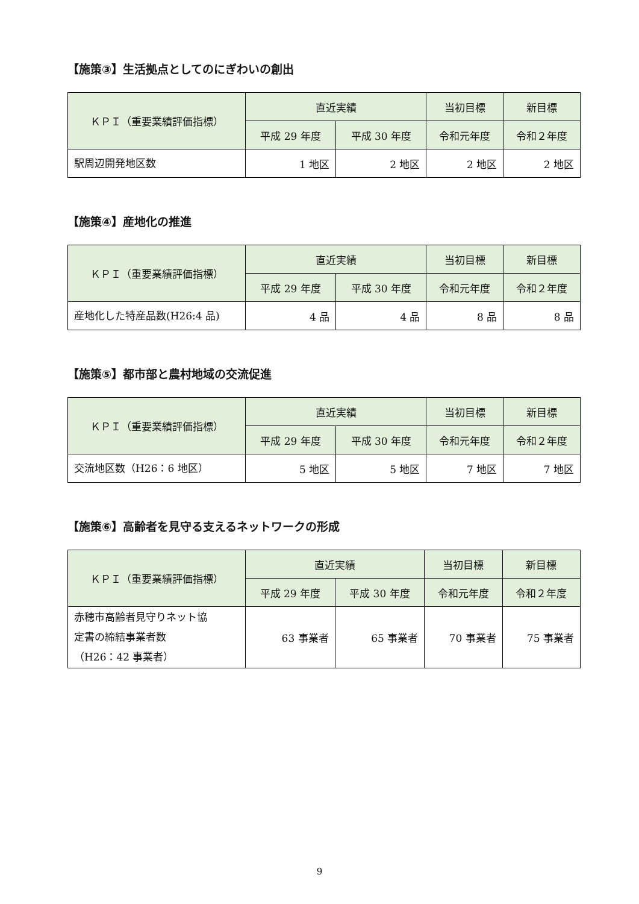【施策③】生活拠点としてのにぎわいの創出
| ＫＰＩ（重要業績評価指標） | 直近実績 | | 当初目標 | 新目標 |
| --- | --- | --- | --- | --- |
| | 平成 29 年度 | 平成 30 年度 | 令和元年度 | 令和２年度 |
| 駅周辺開発地区数 | 1 地区 | 2 地区 | 2 地区 | 2 地区 |
【施策④】産地化の推進
| ＫＰＩ（重要業績評価指標） | 直近実績 | | 当初目標 | 新目標 |
| --- | --- | --- | --- | --- |
| | 平成 29 年度 | 平成 30 年度 | 令和元年度 | 令和２年度 |
| 産地化した特産品数(H26:4 品) | 4 品 | 4 品 | 8 品 | 8 品 |
【施策⑤】都市部と農村地域の交流促進
| ＫＰＩ（重要業績評価指標） | 直近実績 | | 当初目標 | 新目標 |
| --- | --- | --- | --- | --- |
| | 平成 29 年度 | 平成 30 年度 | 令和元年度 | 令和２年度 |
| 交流地区数（H26：6 地区） | 5 地区 | 5 地区 | 7 地区 | 7 地区 |
【施策⑥】高齢者を見守る支えるネットワークの形成
| ＫＰＩ（重要業績評価指標） | 直近実績 | | 当初目標 | 新目標 |
| --- | --- | --- | --- | --- |
| | 平成 29 年度 | 平成 30 年度 | 令和元年度 | 令和２年度 |
| 赤穂市高齢者見守りネット協 定書の締結事業者数 （H26：42 事業者） | 63 事業者 | 65 事業者 | 70 事業者 | 75 事業者 |
9